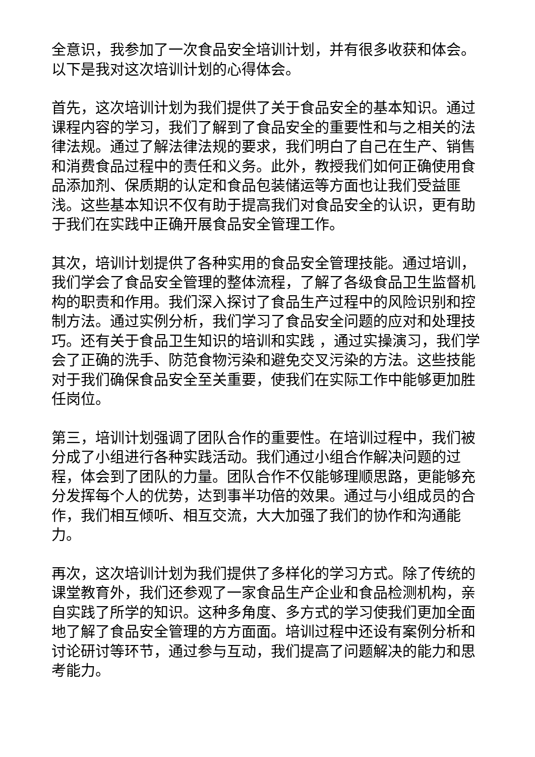全意识，我参加了一次食品安全培训计划，并有很多收获和体会。以下是我对这次培训计划的心得体会。
首先，这次培训计划为我们提供了关于食品安全的基本知识。通过课程内容的学习，我们了解到了食品安全的重要性和与之相关的法律法规。通过了解法律法规的要求，我们明白了自己在生产、销售和消费食品过程中的责任和义务。此外，教授我们如何正确使用食品添加剂、保质期的认定和食品包装储运等方面也让我们受益匪浅。这些基本知识不仅有助于提高我们对食品安全的认识，更有助于我们在实践中正确开展食品安全管理工作。
其次，培训计划提供了各种实用的食品安全管理技能。通过培训，我们学会了食品安全管理的整体流程，了解了各级食品卫生监督机构的职责和作用。我们深入探讨了食品生产过程中的风险识别和控制方法。通过实例分析，我们学习了食品安全问题的应对和处理技巧。还有关于食品卫生知识的培训和实践 ，通过实操演习，我们学会了正确的洗手、防范食物污染和避免交叉污染的方法。这些技能对于我们确保食品安全至关重要，使我们在实际工作中能够更加胜任岗位。
第三，培训计划强调了团队合作的重要性。在培训过程中，我们被分成了小组进行各种实践活动。我们通过小组合作解决问题的过程，体会到了团队的力量。团队合作不仅能够理顺思路，更能够充分发挥每个人的优势，达到事半功倍的效果。通过与小组成员的合作，我们相互倾听、相互交流，大大加强了我们的协作和沟通能力。
再次，这次培训计划为我们提供了多样化的学习方式。除了传统的课堂教育外，我们还参观了一家食品生产企业和食品检测机构，亲自实践了所学的知识。这种多角度、多方式的学习使我们更加全面地了解了食品安全管理的方方面面。培训过程中还设有案例分析和讨论研讨等环节，通过参与互动，我们提高了问题解决的能力和思考能力。